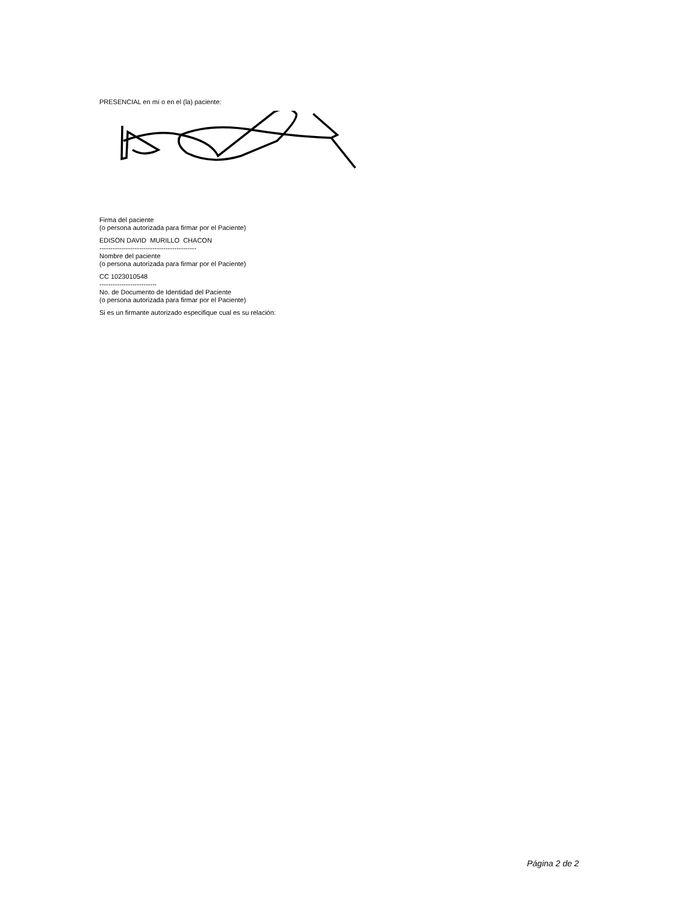PRESENCIAL en mí o en el (la) paciente:
Firma del paciente
(o persona autorizada para firmar por el Paciente)
EDISON DAVID MURILLO CHACON
--------------------------------------------
Nombre del paciente
(o persona autorizada para firmar por el Paciente)
CC 1023010548
--------------------------
No. de Documento de Identidad del Paciente
(o persona autorizada para firmar por el Paciente)
Si es un firmante autorizado especifique cual es su relación:
Página 2 de 2